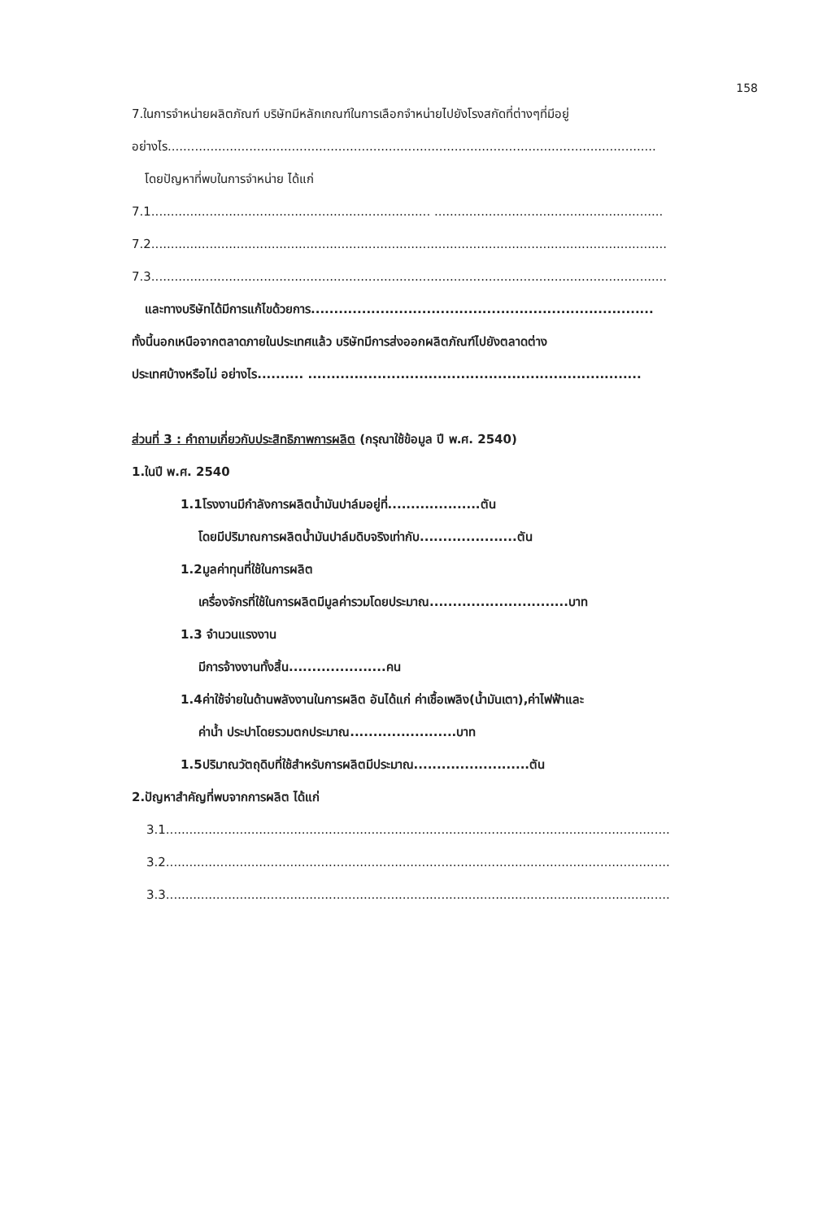158
7.ในการจำหน่ายผลิตภัณฑ์ บริษัทมีหลักเกณฑ์ในการเลือกจำหน่ายไปยังโรงสกัดที่ต่างๆที่มีอยู่
อย่างไร..............................................................................................................................
โดยปัญหาที่พบในการจำหน่าย ได้แก่
7.1........................................................................ ...........................................................
7.2.....................................................................................................................................
7.3.....................................................................................................................................
และทางบริษัทได้มีการแก้ไขด้วยการ..........................................................................
ทั้งนี้นอกเหนือจากตลาดภายในประเทศแล้ว บริษัทมีการส่งออกผลิตภัณฑ์ไปยังตลาดต่าง
ประเทศบ้างหรือไม่ อย่างไร.......... ........................................................................
ส่วนที่ 3 : คำถามเกี่ยวกับประสิทธิภาพการผลิต (กรุณาใช้ข้อมูล ปี พ.ศ. 2540)
1.ในปี พ.ศ. 2540
1.1โรงงานมีกำลังการผลิตน้ำมันปาล์มอยู่ที่....................ตัน
โดยมีปริมาณการผลิตน้ำมันปาล์มดิบจริงเท่ากับ.....................ตัน
1.2มูลค่าทุนที่ใช้ในการผลิต
เครื่องจักรที่ใช้ในการผลิตมีมูลค่ารวมโดยประมาณ..............................บาท
1.3 จำนวนแรงงาน
มีการจ้างงานทั้งสิ้น.....................คน
1.4ค่าใช้จ่ายในด้านพลังงานในการผลิต อันได้แก่ ค่าเชื้อเพลิง(น้ำมันเตา),ค่าไฟฟ้าและ
ค่าน้ำ ประปาโดยรวมตกประมาณ.......................บาท
1.5ปริมาณวัตถุดิบที่ใช้สำหรับการผลิตมีประมาณ.........................ตัน
2.ปัญหาสำคัญที่พบจากการผลิต ได้แก่
3.1..................................................................................................................................
3.2..................................................................................................................................
3.3..................................................................................................................................